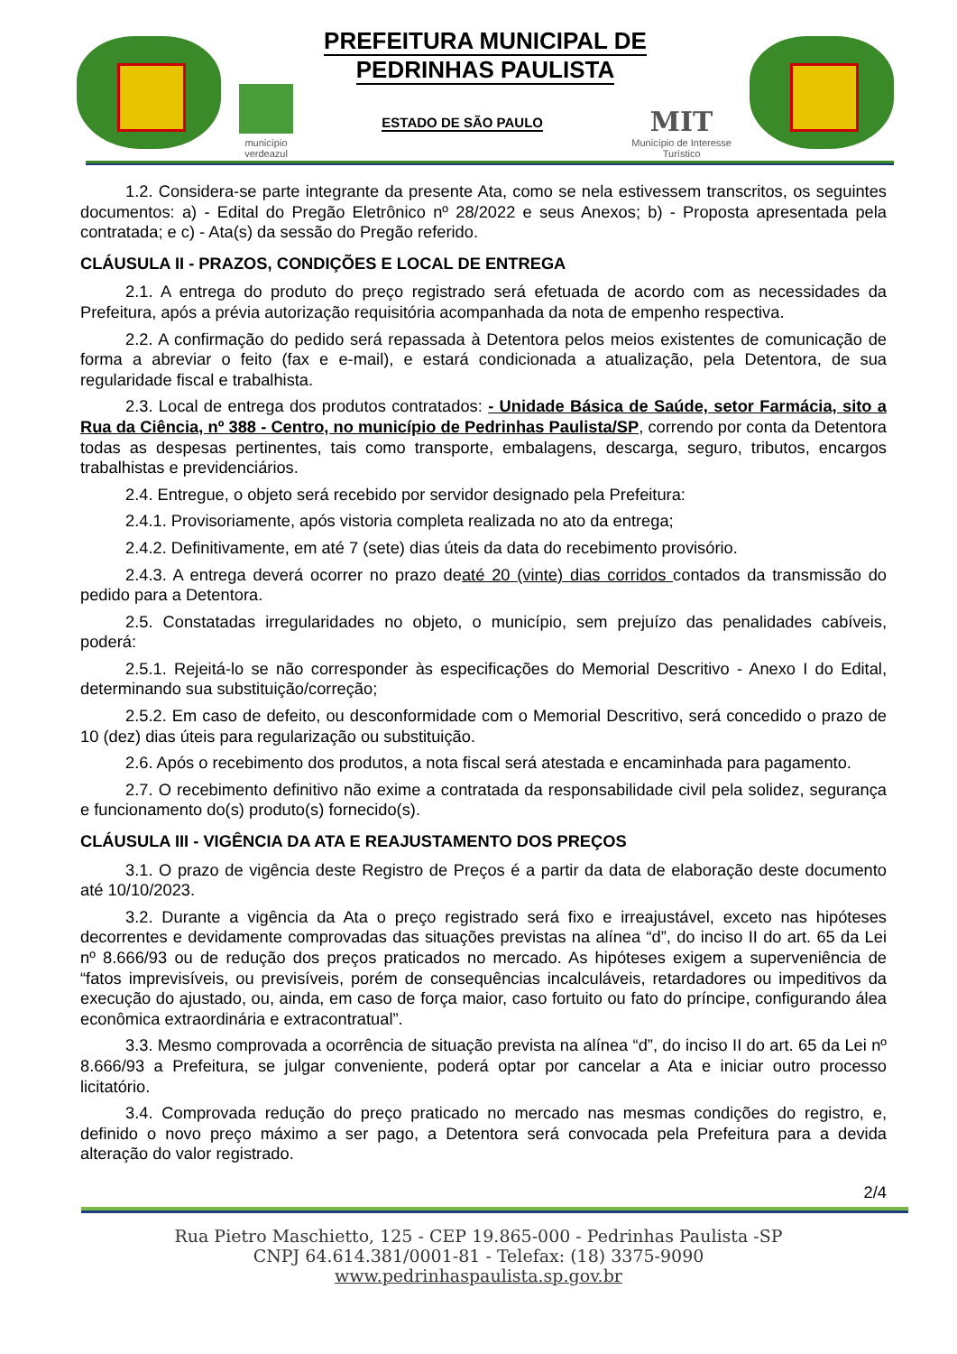PREFEITURA MUNICIPAL DE
PEDRINHAS PAULISTA
município
verdeazul
ESTADO DE SÃO PAULO
MIT
Município de Interesse
Turístico
1.2. Considera-se parte integrante da presente Ata, como se nela estivessem transcritos, os seguintes documentos: a) - Edital do Pregão Eletrônico nº 28/2022 e seus Anexos; b) - Proposta apresentada pela contratada; e c) - Ata(s) da sessão do Pregão referido.
CLÁUSULA II - PRAZOS, CONDIÇÕES E LOCAL DE ENTREGA
2.1. A entrega do produto do preço registrado será efetuada de acordo com as necessidades da Prefeitura, após a prévia autorização requisitória acompanhada da nota de empenho respectiva.
2.2. A confirmação do pedido será repassada à Detentora pelos meios existentes de comunicação de forma a abreviar o feito (fax e e-mail), e estará condicionada a atualização, pela Detentora, de sua regularidade fiscal e trabalhista.
2.3. Local de entrega dos produtos contratados: - Unidade Básica de Saúde, setor Farmácia, sito a Rua da Ciência, nº 388 - Centro, no município de Pedrinhas Paulista/SP, correndo por conta da Detentora todas as despesas pertinentes, tais como transporte, embalagens, descarga, seguro, tributos, encargos trabalhistas e previdenciários.
2.4. Entregue, o objeto será recebido por servidor designado pela Prefeitura:
2.4.1. Provisoriamente, após vistoria completa realizada no ato da entrega;
2.4.2. Definitivamente, em até 7 (sete) dias úteis da data do recebimento provisório.
2.4.3. A entrega deverá ocorrer no prazo deaté 20 (vinte) dias corridos contados da transmissão do pedido para a Detentora.
2.5. Constatadas irregularidades no objeto, o município, sem prejuízo das penalidades cabíveis, poderá:
2.5.1. Rejeitá-lo se não corresponder às especificações do Memorial Descritivo - Anexo I do Edital, determinando sua substituição/correção;
2.5.2. Em caso de defeito, ou desconformidade com o Memorial Descritivo, será concedido o prazo de 10 (dez) dias úteis para regularização ou substituição.
2.6. Após o recebimento dos produtos, a nota fiscal será atestada e encaminhada para pagamento.
2.7. O recebimento definitivo não exime a contratada da responsabilidade civil pela solidez, segurança e funcionamento do(s) produto(s) fornecido(s).
CLÁUSULA III - VIGÊNCIA DA ATA E REAJUSTAMENTO DOS PREÇOS
3.1. O prazo de vigência deste Registro de Preços é a partir da data de elaboração deste documento até 10/10/2023.
3.2. Durante a vigência da Ata o preço registrado será fixo e irreajustável, exceto nas hipóteses decorrentes e devidamente comprovadas das situações previstas na alínea “d”, do inciso II do art. 65 da Lei nº 8.666/93 ou de redução dos preços praticados no mercado. As hipóteses exigem a superveniência de “fatos imprevisíveis, ou previsíveis, porém de consequências incalculáveis, retardadores ou impeditivos da execução do ajustado, ou, ainda, em caso de força maior, caso fortuito ou fato do príncipe, configurando álea econômica extraordinária e extracontratual”.
3.3. Mesmo comprovada a ocorrência de situação prevista na alínea “d”, do inciso II do art. 65 da Lei nº 8.666/93 a Prefeitura, se julgar conveniente, poderá optar por cancelar a Ata e iniciar outro processo licitatório.
3.4. Comprovada redução do preço praticado no mercado nas mesmas condições do registro, e, definido o novo preço máximo a ser pago, a Detentora será convocada pela Prefeitura para a devida alteração do valor registrado.
2/4
Rua Pietro Maschietto, 125 - CEP 19.865-000 - Pedrinhas Paulista -SP
CNPJ 64.614.381/0001-81 - Telefax: (18) 3375-9090
www.pedrinhaspaulista.sp.gov.br